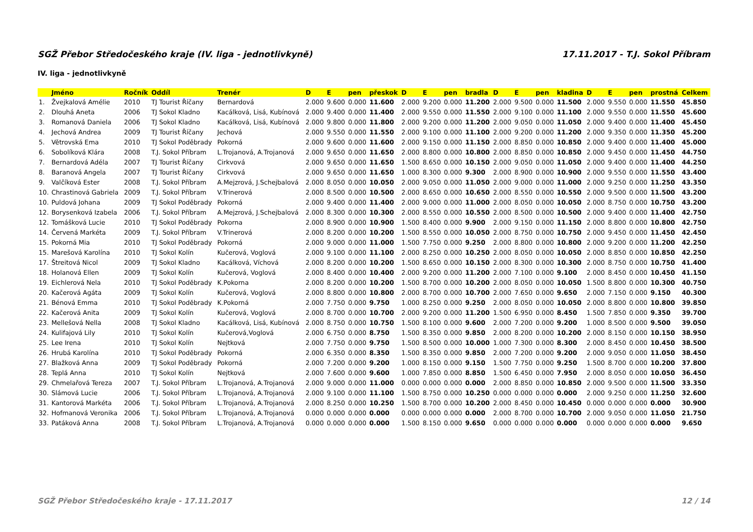SGŽ Přebor Středočeského kraje (IV. liga - jednotlivkyně) 17.11.2017 - T.J. Sokol Příbram
IV. liga - jednotlivkyně
| | Jméno | Ročník | Oddíl | Trenér | D | E | pen | přeskok | D | E | pen | bradla | D | E | pen | kladina | D | E | pen | prostná | Celkem |
| --- | --- | --- | --- | --- | --- | --- | --- | --- | --- | --- | --- | --- | --- | --- | --- | --- | --- | --- | --- | --- | --- |
| 1. | Žvejkalová Amélie | 2010 | TJ Tourist Říčany | Bernardová | 2.000 | 9.600 | 0.000 | 11.600 | 2.000 | 9.200 | 0.000 | 11.200 | 2.000 | 9.500 | 0.000 | 11.500 | 2.000 | 9.550 | 0.000 | 11.550 | 45.850 |
| 2. | Dlouhá Aneta | 2006 | TJ Sokol Kladno | Kacálková, Lisá, Kubínová | 2.000 | 9.400 | 0.000 | 11.400 | 2.000 | 9.550 | 0.000 | 11.550 | 2.000 | 9.100 | 0.000 | 11.100 | 2.000 | 9.550 | 0.000 | 11.550 | 45.600 |
| 3. | Romanová Daniela | 2006 | TJ Sokol Kladno | Kacálková, Lisá, Kubínová | 2.000 | 9.800 | 0.000 | 11.800 | 2.000 | 9.200 | 0.000 | 11.200 | 2.000 | 9.050 | 0.000 | 11.050 | 2.000 | 9.400 | 0.000 | 11.400 | 45.450 |
| 4. | Jechová Andrea | 2009 | TJ Tourist Říčany | Jechová | 2.000 | 9.550 | 0.000 | 11.550 | 2.000 | 9.100 | 0.000 | 11.100 | 2.000 | 9.200 | 0.000 | 11.200 | 2.000 | 9.350 | 0.000 | 11.350 | 45.200 |
| 5. | Větrovská Ema | 2010 | TJ Sokol Poděbrady | Pokorná | 2.000 | 9.600 | 0.000 | 11.600 | 2.000 | 9.150 | 0.000 | 11.150 | 2.000 | 8.850 | 0.000 | 10.850 | 2.000 | 9.400 | 0.000 | 11.400 | 45.000 |
| 6. | Sobolíková Klára | 2008 | T.J. Sokol Příbram | L.Trojanová, A.Trojanová | 2.000 | 9.650 | 0.000 | 11.650 | 2.000 | 8.800 | 0.000 | 10.800 | 2.000 | 8.850 | 0.000 | 10.850 | 2.000 | 9.450 | 0.000 | 11.450 | 44.750 |
| 7. | Bernardová Adéla | 2007 | TJ Tourist Říčany | Cirkvová | 2.000 | 9.650 | 0.000 | 11.650 | 1.500 | 8.650 | 0.000 | 10.150 | 2.000 | 9.050 | 0.000 | 11.050 | 2.000 | 9.400 | 0.000 | 11.400 | 44.250 |
| 8. | Baranová Angela | 2007 | TJ Tourist Říčany | Cirkvová | 2.000 | 9.650 | 0.000 | 11.650 | 1.000 | 8.300 | 0.000 | 9.300 | 2.000 | 8.900 | 0.000 | 10.900 | 2.000 | 9.550 | 0.000 | 11.550 | 43.400 |
| 9. | Valčíková Ester | 2008 | T.J. Sokol Příbram | A.Mejzrová, J.Schejbalová | 2.000 | 8.050 | 0.000 | 10.050 | 2.000 | 9.050 | 0.000 | 11.050 | 2.000 | 9.000 | 0.000 | 11.000 | 2.000 | 9.250 | 0.000 | 11.250 | 43.350 |
| 10. | Chrastinová Gabriela | 2009 | T.J. Sokol Příbram | V.Trinerová | 2.000 | 8.500 | 0.000 | 10.500 | 2.000 | 8.650 | 0.000 | 10.650 | 2.000 | 8.550 | 0.000 | 10.550 | 2.000 | 9.500 | 0.000 | 11.500 | 43.200 |
| 10. | Puldová Johana | 2009 | TJ Sokol Poděbrady | Pokorná | 2.000 | 9.400 | 0.000 | 11.400 | 2.000 | 9.000 | 0.000 | 11.000 | 2.000 | 8.050 | 0.000 | 10.050 | 2.000 | 8.750 | 0.000 | 10.750 | 43.200 |
| 12. | Borysenková Izabela | 2006 | T.J. Sokol Příbram | A.Mejzrová, J.Schejbalová | 2.000 | 8.300 | 0.000 | 10.300 | 2.000 | 8.550 | 0.000 | 10.550 | 2.000 | 8.500 | 0.000 | 10.500 | 2.000 | 9.400 | 0.000 | 11.400 | 42.750 |
| 12. | Tomášková Lucie | 2010 | TJ Sokol Poděbrady | Pokorna | 2.000 | 8.900 | 0.000 | 10.900 | 1.500 | 8.400 | 0.000 | 9.900 | 2.000 | 9.150 | 0.000 | 11.150 | 2.000 | 8.800 | 0.000 | 10.800 | 42.750 |
| 14. | Červená Markéta | 2009 | T.J. Sokol Příbram | V.Trinerová | 2.000 | 8.200 | 0.000 | 10.200 | 1.500 | 8.550 | 0.000 | 10.050 | 2.000 | 8.750 | 0.000 | 10.750 | 2.000 | 9.450 | 0.000 | 11.450 | 42.450 |
| 15. | Pokorná Mia | 2010 | TJ Sokol Poděbrady | Pokorná | 2.000 | 9.000 | 0.000 | 11.000 | 1.500 | 7.750 | 0.000 | 9.250 | 2.000 | 8.800 | 0.000 | 10.800 | 2.000 | 9.200 | 0.000 | 11.200 | 42.250 |
| 15. | Marešová Karolína | 2010 | TJ Sokol Kolín | Kučerová, Voglová | 2.000 | 9.100 | 0.000 | 11.100 | 2.000 | 8.250 | 0.000 | 10.250 | 2.000 | 8.050 | 0.000 | 10.050 | 2.000 | 8.850 | 0.000 | 10.850 | 42.250 |
| 17. | Štreitová Nicol | 2009 | TJ Sokol Kladno | Kacálková, Víchová | 2.000 | 8.200 | 0.000 | 10.200 | 1.500 | 8.650 | 0.000 | 10.150 | 2.000 | 8.300 | 0.000 | 10.300 | 2.000 | 8.750 | 0.000 | 10.750 | 41.400 |
| 18. | Holanová Ellen | 2009 | TJ Sokol Kolín | Kučerová, Voglová | 2.000 | 8.400 | 0.000 | 10.400 | 2.000 | 9.200 | 0.000 | 11.200 | 2.000 | 7.100 | 0.000 | 9.100 | 2.000 | 8.450 | 0.000 | 10.450 | 41.150 |
| 19. | Eichlerová Nela | 2010 | TJ Sokol Poděbrady | K.Pokorna | 2.000 | 8.200 | 0.000 | 10.200 | 1.500 | 8.700 | 0.000 | 10.200 | 2.000 | 8.050 | 0.000 | 10.050 | 1.500 | 8.800 | 0.000 | 10.300 | 40.750 |
| 20. | Kačerová Agáta | 2009 | TJ Sokol Kolín | Kučerová, Voglová | 2.000 | 8.800 | 0.000 | 10.800 | 2.000 | 8.700 | 0.000 | 10.700 | 2.000 | 7.650 | 0.000 | 9.650 | 2.000 | 7.150 | 0.000 | 9.150 | 40.300 |
| 21. | Bénová Emma | 2010 | TJ Sokol Poděbrady | K.Pokorná | 2.000 | 7.750 | 0.000 | 9.750 | 1.000 | 8.250 | 0.000 | 9.250 | 2.000 | 8.050 | 0.000 | 10.050 | 2.000 | 8.800 | 0.000 | 10.800 | 39.850 |
| 22. | Kačerová Anita | 2009 | TJ Sokol Kolín | Kučerová, Voglová | 2.000 | 8.700 | 0.000 | 10.700 | 2.000 | 9.200 | 0.000 | 11.200 | 1.500 | 6.950 | 0.000 | 8.450 | 1.500 | 7.850 | 0.000 | 9.350 | 39.700 |
| 23. | Mellešová Nella | 2008 | TJ Sokol Kladno | Kacálková, Lisá, Kubínová | 2.000 | 8.750 | 0.000 | 10.750 | 1.500 | 8.100 | 0.000 | 9.600 | 2.000 | 7.200 | 0.000 | 9.200 | 1.000 | 8.500 | 0.000 | 9.500 | 39.050 |
| 24. | Kulifajová Lily | 2010 | TJ Sokol Kolín | Kučerová,Voglová | 2.000 | 6.750 | 0.000 | 8.750 | 1.500 | 8.350 | 0.000 | 9.850 | 2.000 | 8.200 | 0.000 | 10.200 | 2.000 | 8.150 | 0.000 | 10.150 | 38.950 |
| 25. | Lee Irena | 2010 | TJ Sokol Kolín | Nejtková | 2.000 | 7.750 | 0.000 | 9.750 | 1.500 | 8.500 | 0.000 | 10.000 | 1.000 | 7.300 | 0.000 | 8.300 | 2.000 | 8.450 | 0.000 | 10.450 | 38.500 |
| 26. | Hrubá Karolína | 2010 | TJ Sokol Poděbrady | Pokorná | 2.000 | 6.350 | 0.000 | 8.350 | 1.500 | 8.350 | 0.000 | 9.850 | 2.000 | 7.200 | 0.000 | 9.200 | 2.000 | 9.050 | 0.000 | 11.050 | 38.450 |
| 27. | Blažková Anna | 2009 | TJ Sokol Poděbrady | Pokorná | 2.000 | 7.200 | 0.000 | 9.200 | 1.000 | 8.150 | 0.000 | 9.150 | 1.500 | 7.750 | 0.000 | 9.250 | 1.500 | 8.700 | 0.000 | 10.200 | 37.800 |
| 28. | Teplá Anna | 2010 | TJ Sokol Kolín | Nejtková | 2.000 | 7.600 | 0.000 | 9.600 | 1.000 | 7.850 | 0.000 | 8.850 | 1.500 | 6.450 | 0.000 | 7.950 | 2.000 | 8.050 | 0.000 | 10.050 | 36.450 |
| 29. | Chmelařová Tereza | 2007 | T.J. Sokol Příbram | L.Trojanová, A.Trojanová | 2.000 | 9.000 | 0.000 | 11.000 | 0.000 | 0.000 | 0.000 | 0.000 | 2.000 | 8.850 | 0.000 | 10.850 | 2.000 | 9.500 | 0.000 | 11.500 | 33.350 |
| 30. | Slámová Lucie | 2006 | T.J. Sokol Příbram | L.Trojanová, A.Trojanová | 2.000 | 9.100 | 0.000 | 11.100 | 1.500 | 8.750 | 0.000 | 10.250 | 0.000 | 0.000 | 0.000 | 0.000 | 2.000 | 9.250 | 0.000 | 11.250 | 32.600 |
| 31. | Kantorová Markéta | 2006 | T.J. Sokol Příbram | L.Trojanová, A.Trojanová | 2.000 | 8.250 | 0.000 | 10.250 | 1.500 | 8.700 | 0.000 | 10.200 | 2.000 | 8.450 | 0.000 | 10.450 | 0.000 | 0.000 | 0.000 | 0.000 | 30.900 |
| 32. | Hofmanová Veronika | 2006 | T.J. Sokol Příbram | L.Trojanová, A.Trojanová | 0.000 | 0.000 | 0.000 | 0.000 | 0.000 | 0.000 | 0.000 | 0.000 | 2.000 | 8.700 | 0.000 | 10.700 | 2.000 | 9.050 | 0.000 | 11.050 | 21.750 |
| 33. | Patáková Anna | 2008 | T.J. Sokol Příbram | L.Trojanová, A.Trojanová | 0.000 | 0.000 | 0.000 | 0.000 | 1.500 | 8.150 | 0.000 | 9.650 | 0.000 | 0.000 | 0.000 | 0.000 | 0.000 | 0.000 | 0.000 | 0.000 | 9.650 |
SGŽ Přebor Středočeského kraje - 17.11.2017 12 / 14